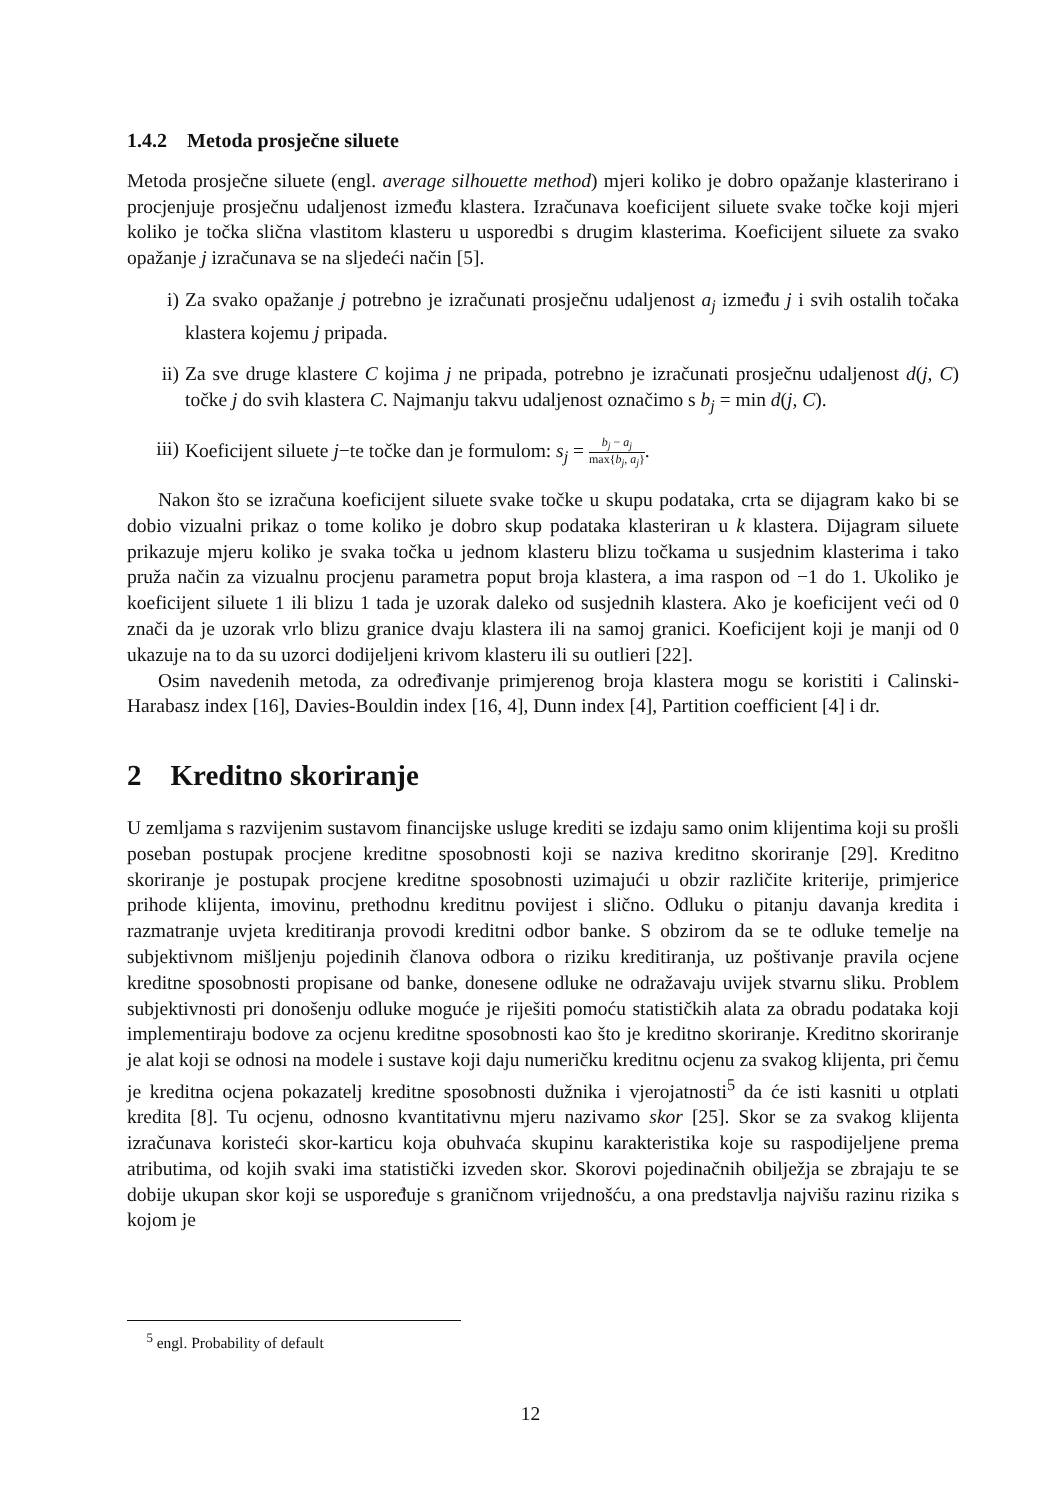1.4.2 Metoda prosječne siluete
Metoda prosječne siluete (engl. average silhouette method) mjeri koliko je dobro opažanje klasterirano i procjenjuje prosječnu udaljenost između klastera. Izračunava koeficijent siluete svake točke koji mjeri koliko je točka slična vlastitom klasteru u usporedbi s drugim klasterima. Koeficijent siluete za svako opažanje j izračunava se na sljedeći način [5].
i) Za svako opažanje j potrebno je izračunati prosječnu udaljenost a<sub>j</sub> između j i svih ostalih točaka klastera kojemu j pripada.
ii) Za sve druge klastere C kojima j ne pripada, potrebno je izračunati prosječnu udaljenost d(j, C) točke j do svih klastera C. Najmanju takvu udaljenost označimo s b<sub>j</sub> = min d(j, C).
iii) Koeficijent siluete j−te točke dan je formulom: s<sub>j</sub> = b<sub>j</sub> − a<sub>j</sub> max{b<sub>j</sub>, a<sub>j</sub>}.
Nakon što se izračuna koeficijent siluete svake točke u skupu podataka, crta se dijagram kako bi se dobio vizualni prikaz o tome koliko je dobro skup podataka klasteriran u k klastera. Dijagram siluete prikazuje mjeru koliko je svaka točka u jednom klasteru blizu točkama u susjednim klasterima i tako pruža način za vizualnu procjenu parametra poput broja klastera, a ima raspon od −1 do 1. Ukoliko je koeficijent siluete 1 ili blizu 1 tada je uzorak daleko od susjednih klastera. Ako je koeficijent veći od 0 znači da je uzorak vrlo blizu granice dvaju klastera ili na samoj granici. Koeficijent koji je manji od 0 ukazuje na to da su uzorci dodijeljeni krivom klasteru ili su outlieri [22].
Osim navedenih metoda, za određivanje primjerenog broja klastera mogu se koristiti i Calinski-Harabasz index [16], Davies-Bouldin index [16, 4], Dunn index [4], Partition coefficient [4] i dr.
2 Kreditno skoriranje
U zemljama s razvijenim sustavom financijske usluge krediti se izdaju samo onim klijentima koji su prošli poseban postupak procjene kreditne sposobnosti koji se naziva kreditno skoriranje [29]. Kreditno skoriranje je postupak procjene kreditne sposobnosti uzimajući u obzir različite kriterije, primjerice prihode klijenta, imovinu, prethodnu kreditnu povijest i slično. Odluku o pitanju davanja kredita i razmatranje uvjeta kreditiranja provodi kreditni odbor banke. S obzirom da se te odluke temelje na subjektivnom mišljenju pojedinih članova odbora o riziku kreditiranja, uz poštivanje pravila ocjene kreditne sposobnosti propisane od banke, donesene odluke ne odražavaju uvijek stvarnu sliku. Problem subjektivnosti pri donošenju odluke moguće je riješiti pomoću statističkih alata za obradu podataka koji implementiraju bodove za ocjenu kreditne sposobnosti kao što je kreditno skoriranje. Kreditno skoriranje je alat koji se odnosi na modele i sustave koji daju numeričku kreditnu ocjenu za svakog klijenta, pri čemu je kreditna ocjena pokazatelj kreditne sposobnosti dužnika i vjerojatnosti<sup>5</sup> da će isti kasniti u otplati kredita [8]. Tu ocjenu, odnosno kvantitativnu mjeru nazivamo skor [25]. Skor se za svakog klijenta izračunava koristeći skor-karticu koja obuhvaća skupinu karakteristika koje su raspodijeljene prema atributima, od kojih svaki ima statistički izveden skor. Skorovi pojedinačnih obilježja se zbrajaju te se dobije ukupan skor koji se uspoređuje s graničnom vrijednošću, a ona predstavlja najvišu razinu rizika s kojom je
<sup>5</sup> engl. Probability of default
12